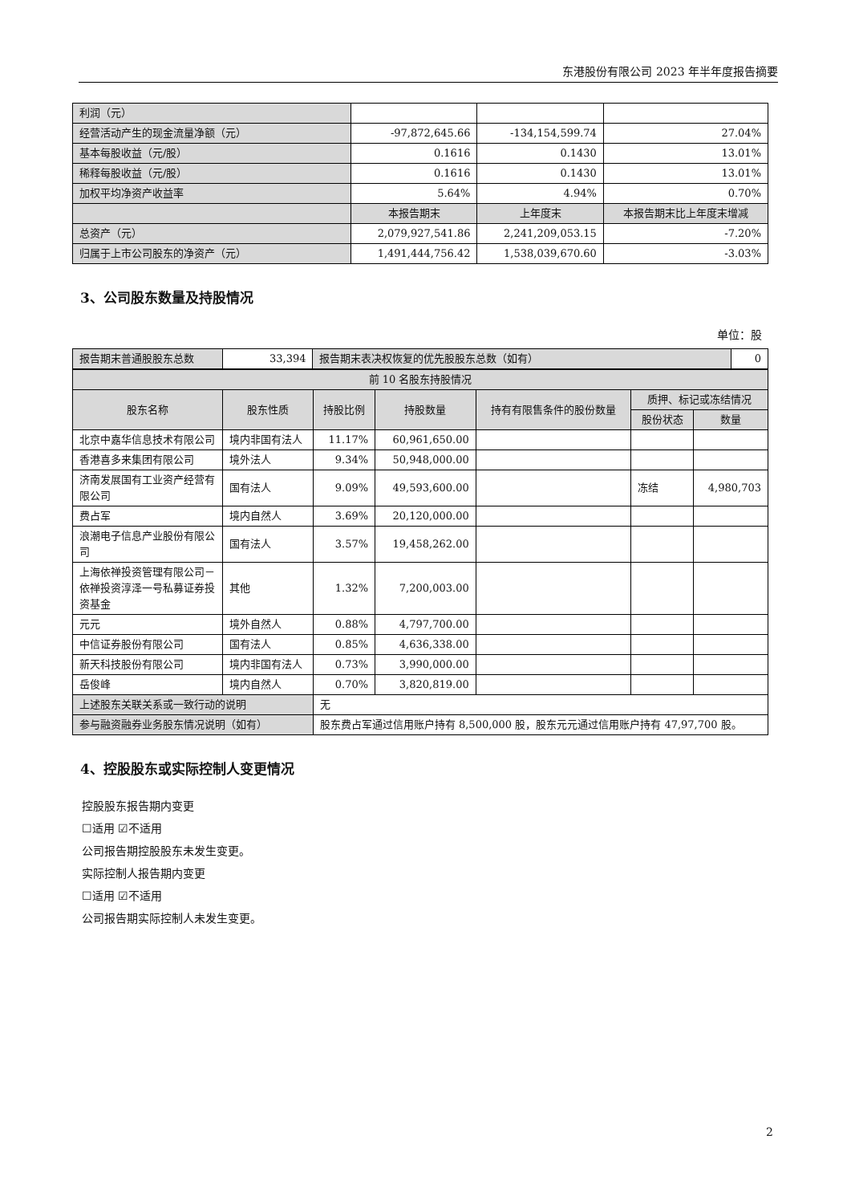东港股份有限公司 2023 年半年度报告摘要
| 利润（元） | | | |
| 经营活动产生的现金流量净额（元） | -97,872,645.66 | -134,154,599.74 | 27.04% |
| 基本每股收益（元/股） | 0.1616 | 0.1430 | 13.01% |
| 稀释每股收益（元/股） | 0.1616 | 0.1430 | 13.01% |
| 加权平均净资产收益率 | 5.64% | 4.94% | 0.70% |
| | 本报告期末 | 上年度末 | 本报告期末比上年度末增减 |
| 总资产（元） | 2,079,927,541.86 | 2,241,209,053.15 | -7.20% |
| 归属于上市公司股东的净资产（元） | 1,491,444,756.42 | 1,538,039,670.60 | -3.03% |
3、公司股东数量及持股情况
单位：股
| 报告期末普通股股东总数 | 33,394 | 报告期末表决权恢复的优先股股东总数（如有） | 0 |
| 前 10 名股东持股情况 | | | | | | |
| --- | --- | --- | --- | --- | --- | --- |
| 股东名称 | 股东性质 | 持股比例 | 持股数量 | 持有有限售条件的股份数量 | 质押、标记或冻结情况 | |
| | | | | | 股份状态 | 数量 |
| 北京中嘉华信息技术有限公司 | 境内非国有法人 | 11.17% | 60,961,650.00 | | | |
| 香港喜多来集团有限公司 | 境外法人 | 9.34% | 50,948,000.00 | | | |
| 济南发展国有工业资产经营有限公司 | 国有法人 | 9.09% | 49,593,600.00 | | 冻结 | 4,980,703 |
| 费占军 | 境内自然人 | 3.69% | 20,120,000.00 | | | |
| 浪潮电子信息产业股份有限公司 | 国有法人 | 3.57% | 19,458,262.00 | | | |
| 上海依禅投资管理有限公司－依禅投资淳泽一号私募证券投资基金 | 其他 | 1.32% | 7,200,003.00 | | | |
| 元元 | 境外自然人 | 0.88% | 4,797,700.00 | | | |
| 中信证券股份有限公司 | 国有法人 | 0.85% | 4,636,338.00 | | | |
| 新天科技股份有限公司 | 境内非国有法人 | 0.73% | 3,990,000.00 | | | |
| 岳俊峰 | 境内自然人 | 0.70% | 3,820,819.00 | | | |
| 上述股东关联关系或一致行动的说明 | | 无 | | | | |
| 参与融资融券业务股东情况说明（如有） | | 股东费占军通过信用账户持有 8,500,000 股，股东元元通过信用账户持有 47,97,700 股。 | | | | |
4、控股股东或实际控制人变更情况
控股股东报告期内变更
☐适用 ☑不适用
公司报告期控股股东未发生变更。
实际控制人报告期内变更
☐适用 ☑不适用
公司报告期实际控制人未发生变更。
2